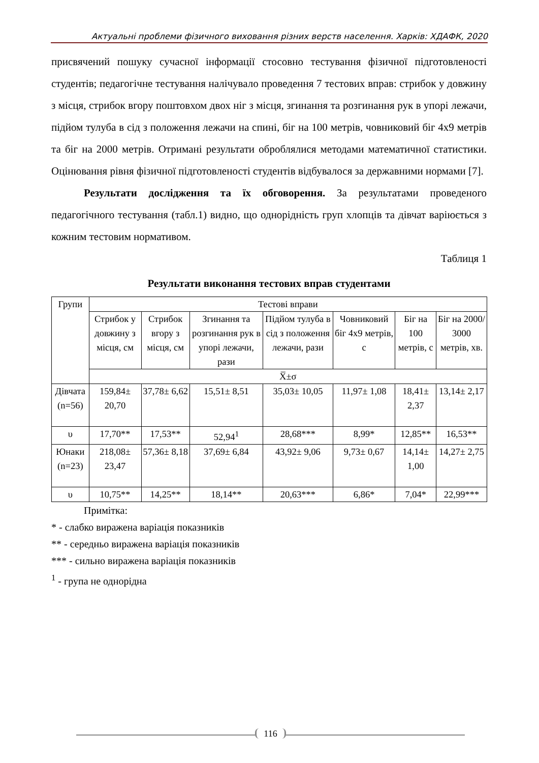Актуальні проблеми фізичного виховання різних верств населення. Харків: ХДАФК, 2020
присвячений пошуку сучасної інформації стосовно тестування фізичної підготовленості студентів; педагогічне тестування налічувало проведення 7 тестових вправ: стрибок у довжину з місця, стрибок вгору поштовхом двох ніг з місця, згинання та розгинання рук в упорі лежачи, підйом тулуба в сід з положення лежачи на спині, біг на 100 метрів, човниковий біг 4х9 метрів та біг на 2000 метрів. Отримані результати оброблялися методами математичної статистики. Оцінювання рівня фізичної підготовленості студентів відбувалося за державними нормами [7].
Результати дослідження та їх обговорення. За результатами проведеного педагогічного тестування (табл.1) видно, що однорідність груп хлопців та дівчат варіюється з кожним тестовим нормативом.
Таблиця 1
Результати виконання тестових вправ студентами
| Групи | Тестові вправи | | | | | | |
| | Стрибок у довжину з місця, см | Стрибок вгору з місця, см | Згинання та розгинання рук в упорі лежачи, рази | Підйом тулуба в сід з положення лежачи, рази | Човниковий біг 4х9 метрів, с | Біг на 100 метрів, с | Біг на 2000/ 3000 метрів, хв. |
| | X̅±σ | | | | | | |
| Дівчата (n=56) | 159,84± 20,70 | 37,78± 6,62 | 15,51± 8,51 | 35,03± 10,05 | 11,97± 1,08 | 18,41± 2,37 | 13,14± 2,17 |
| υ | 17,70** | 17,53** | 52,94<sup>1</sup> | 28,68*** | 8,99* | 12,85** | 16,53** |
| Юнаки (n=23) | 218,08± 23,47 | 57,36± 8,18 | 37,69± 6,84 | 43,92± 9,06 | 9,73± 0,67 | 14,14± 1,00 | 14,27± 2,75 |
| υ | 10,75** | 14,25** | 18,14** | 20,63*** | 6,86* | 7,04* | 22,99*** |
Примітка:
* - слабко виражена варіація показників
** - середньо виражена варіація показників
*** - сильно виражена варіація показників
<sup>1</sup> - група не однорідна
116